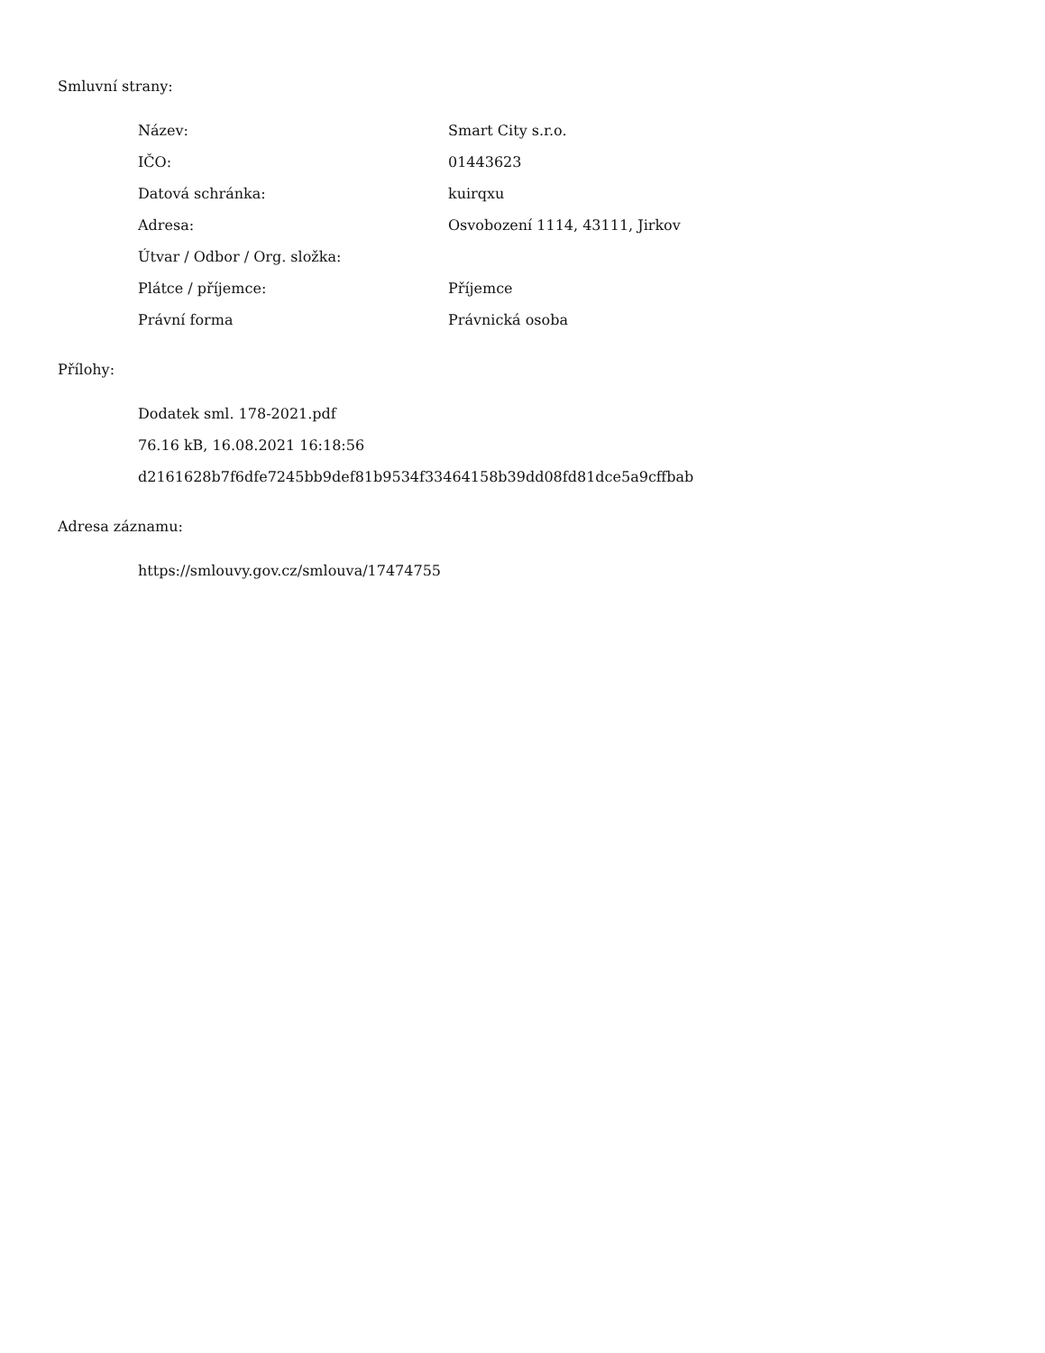Smluvní strany:
| Název: | Smart City s.r.o. |
| IČO: | 01443623 |
| Datová schránka: | kuirqxu |
| Adresa: | Osvobození 1114, 43111, Jirkov |
| Útvar / Odbor / Org. složka: | |
| Plátce / příjemce: | Příjemce |
| Právní forma | Právnická osoba |
Přílohy:
Dodatek sml. 178-2021.pdf
76.16 kB, 16.08.2021 16:18:56
d2161628b7f6dfe7245bb9def81b9534f33464158b39dd08fd81dce5a9cffbab
Adresa záznamu:
https://smlouvy.gov.cz/smlouva/17474755